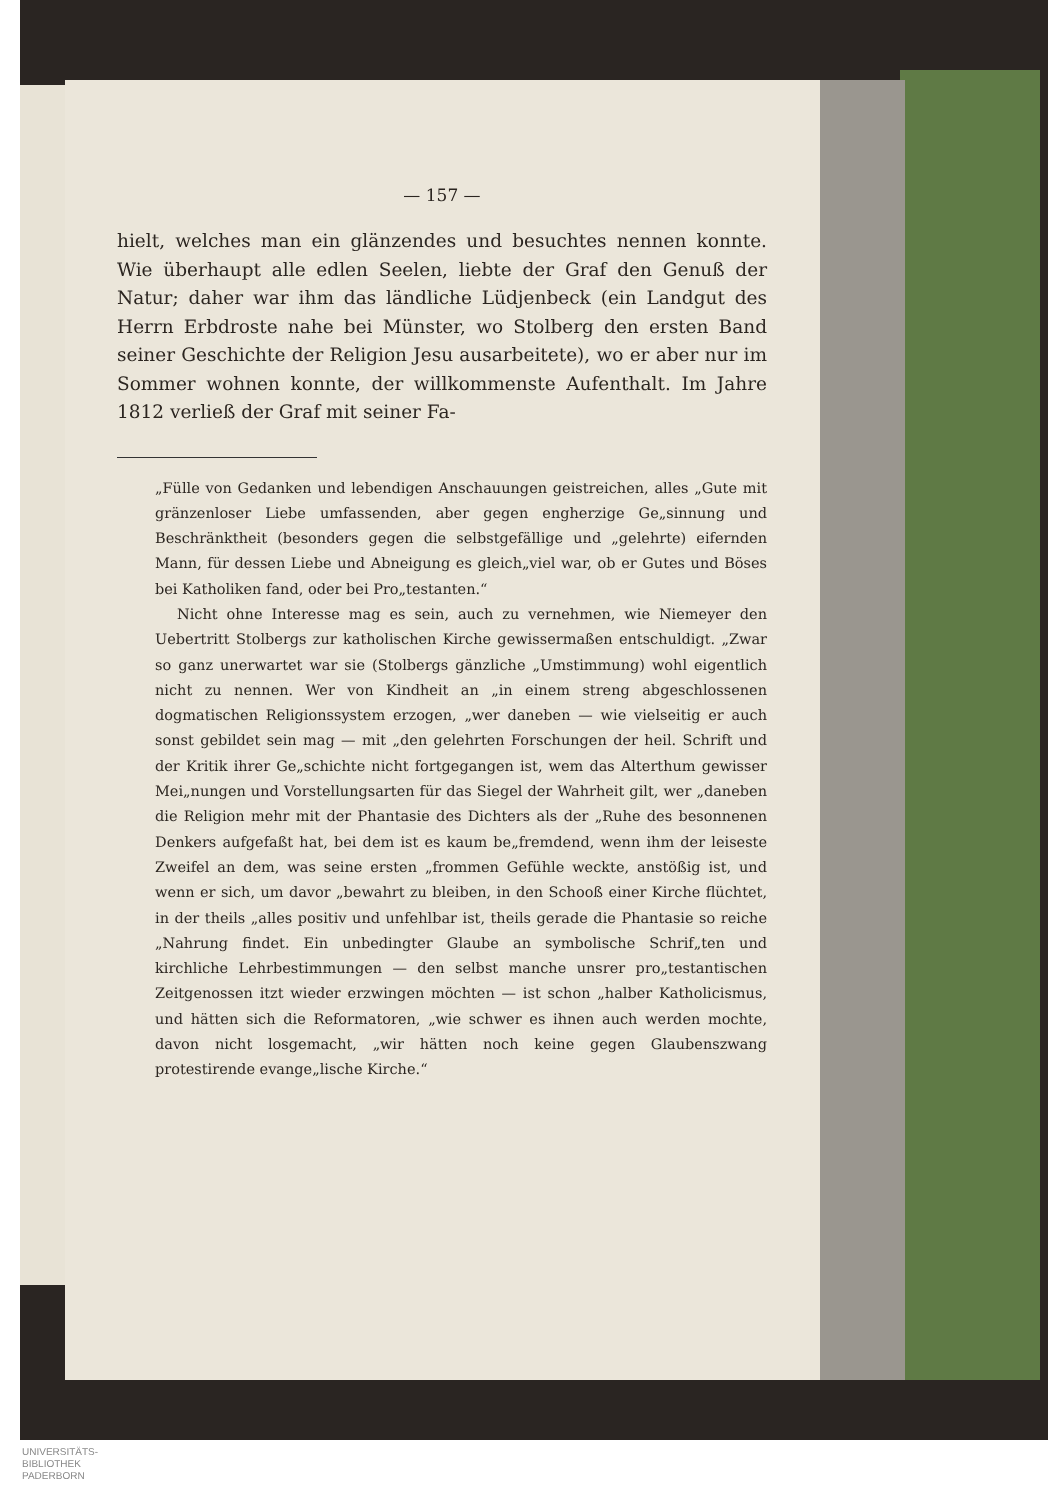— 157 —
hielt, welches man ein glänzendes und besuchtes nennen konnte. Wie überhaupt alle edlen Seelen, liebte der Graf den Genuß der Natur; daher war ihm das ländliche Lüdjenbeck (ein Landgut des Herrn Erbdroste nahe bei Münster, wo Stolberg den ersten Band seiner Geschichte der Religion Jesu ausarbeitete), wo er aber nur im Sommer wohnen konnte, der willkommenste Aufenthalt. Im Jahre 1812 verließ der Graf mit seiner Fa-
„Fülle von Gedanken und lebendigen Anschauungen geistreichen, alles „Gute mit gränzenloser Liebe umfassenden, aber gegen engherzige Ge„sinnung und Beschränktheit (besonders gegen die selbstgefällige und „gelehrte) eifernden Mann, für dessen Liebe und Abneigung es gleich„viel war, ob er Gutes und Böses bei Katholiken fand, oder bei Pro„testanten.“
Nicht ohne Interesse mag es sein, auch zu vernehmen, wie Niemeyer den Uebertritt Stolbergs zur katholischen Kirche gewissermaßen entschuldigt. „Zwar so ganz unerwartet war sie (Stolbergs gänzliche „Umstimmung) wohl eigentlich nicht zu nennen. Wer von Kindheit an „in einem streng abgeschlossenen dogmatischen Religionssystem erzogen, „wer daneben — wie vielseitig er auch sonst gebildet sein mag — mit „den gelehrten Forschungen der heil. Schrift und der Kritik ihrer Ge„schichte nicht fortgegangen ist, wem das Alterthum gewisser Mei„nungen und Vorstellungsarten für das Siegel der Wahrheit gilt, wer „daneben die Religion mehr mit der Phantasie des Dichters als der „Ruhe des besonnenen Denkers aufgefaßt hat, bei dem ist es kaum be„fremdend, wenn ihm der leiseste Zweifel an dem, was seine ersten „frommen Gefühle weckte, anstößig ist, und wenn er sich, um davor „bewahrt zu bleiben, in den Schooß einer Kirche flüchtet, in der theils „alles positiv und unfehlbar ist, theils gerade die Phantasie so reiche „Nahrung findet. Ein unbedingter Glaube an symbolische Schrif„ten und kirchliche Lehrbestimmungen — den selbst manche unsrer pro„testantischen Zeitgenossen itzt wieder erzwingen möchten — ist schon „halber Katholicismus, und hätten sich die Reformatoren, „wie schwer es ihnen auch werden mochte, davon nicht losgemacht, „wir hätten noch keine gegen Glaubenszwang protestirende evange„lische Kirche.“
UNIVERSITÄTS-
BIBLIOTHEK
PADERBORN